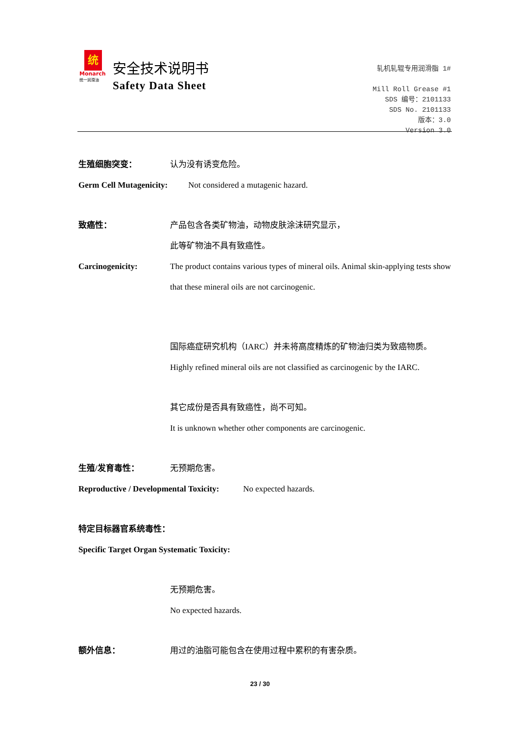统
Monarch
统一润滑油
安全技术说明书
Safety Data Sheet
轧机轧辊专用润滑脂 1#
Mill Roll Grease #1
SDS 编号：2101133
SDS No. 2101133
版本：3.0
Version 3.0
生殖细胞突变： 认为没有诱变危险。
Germ Cell Mutagenicity:
Not considered a mutagenic hazard.
致癌性： 产品包含各类矿物油，动物皮肤涂沫研究显示，
此等矿物油不具有致癌性。
Carcinogenicity: The product contains various types of mineral oils. Animal skin-applying tests show that these mineral oils are not carcinogenic.
国际癌症研究机构（IARC）并未将高度精炼的矿物油归类为致癌物质。
Highly refined mineral oils are not classified as carcinogenic by the IARC.
其它成份是否具有致癌性，尚不可知。
It is unknown whether other components are carcinogenic.
生殖/发育毒性： 无预期危害。
Reproductive / Developmental Toxicity:
No expected hazards.
特定目标器官系统毒性：
Specific Target Organ Systematic Toxicity:
无预期危害。
No expected hazards.
额外信息： 用过的油脂可能包含在使用过程中累积的有害杂质。
23 / 30